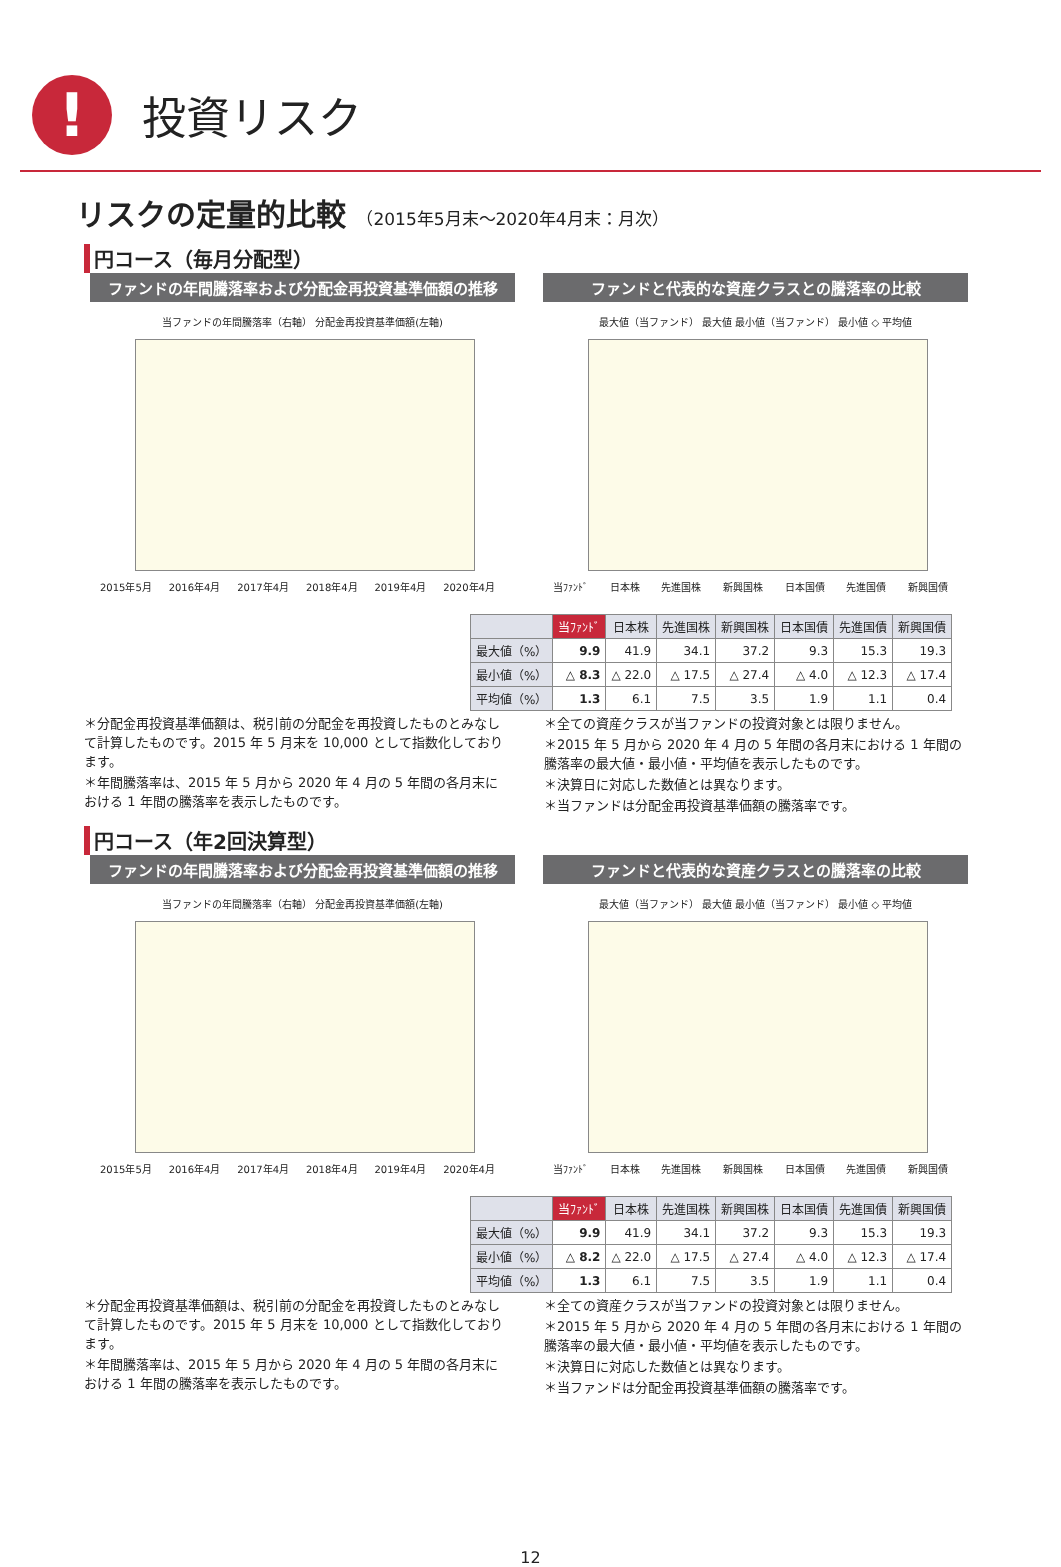!
投資リスク
リスクの定量的比較 （2015年5月末～2020年4月末：月次）
円コース（毎月分配型）
ファンドの年間騰落率および分配金再投資基準価額の推移
当ファンドの年間騰落率（右軸） 分配金再投資基準価額(左軸)
2015年5月 2016年4月 2017年4月 2018年4月 2019年4月 2020年4月
ファンドと代表的な資産クラスとの騰落率の比較
最大値（当ファンド） 最大値 最小値（当ファンド） 最小値 ◇ 平均値
当ﾌｧﾝﾄﾞ 日本株 先進国株 新興国株 日本国債 先進国債 新興国債
| | 当ﾌｧﾝﾄﾞ | 日本株 | 先進国株 | 新興国株 | 日本国債 | 先進国債 | 新興国債 |
| --- | --- | --- | --- | --- | --- | --- | --- |
| 最大値（%） | 9.9 | 41.9 | 34.1 | 37.2 | 9.3 | 15.3 | 19.3 |
| 最小値（%） | △ 8.3 | △ 22.0 | △ 17.5 | △ 27.4 | △ 4.0 | △ 12.3 | △ 17.4 |
| 平均値（%） | 1.3 | 6.1 | 7.5 | 3.5 | 1.9 | 1.1 | 0.4 |
＊分配金再投資基準価額は、税引前の分配金を再投資したものとみなして計算したものです。2015 年 5 月末を 10,000 として指数化しております。
＊年間騰落率は、2015 年 5 月から 2020 年 4 月の 5 年間の各月末における 1 年間の騰落率を表示したものです。
＊全ての資産クラスが当ファンドの投資対象とは限りません。
＊2015 年 5 月から 2020 年 4 月の 5 年間の各月末における 1 年間の騰落率の最大値・最小値・平均値を表示したものです。
＊決算日に対応した数値とは異なります。
＊当ファンドは分配金再投資基準価額の騰落率です。
円コース（年2回決算型）
ファンドの年間騰落率および分配金再投資基準価額の推移
当ファンドの年間騰落率（右軸） 分配金再投資基準価額(左軸)
2015年5月 2016年4月 2017年4月 2018年4月 2019年4月 2020年4月
ファンドと代表的な資産クラスとの騰落率の比較
最大値（当ファンド） 最大値 最小値（当ファンド） 最小値 ◇ 平均値
当ﾌｧﾝﾄﾞ 日本株 先進国株 新興国株 日本国債 先進国債 新興国債
| | 当ﾌｧﾝﾄﾞ | 日本株 | 先進国株 | 新興国株 | 日本国債 | 先進国債 | 新興国債 |
| --- | --- | --- | --- | --- | --- | --- | --- |
| 最大値（%） | 9.9 | 41.9 | 34.1 | 37.2 | 9.3 | 15.3 | 19.3 |
| 最小値（%） | △ 8.2 | △ 22.0 | △ 17.5 | △ 27.4 | △ 4.0 | △ 12.3 | △ 17.4 |
| 平均値（%） | 1.3 | 6.1 | 7.5 | 3.5 | 1.9 | 1.1 | 0.4 |
＊分配金再投資基準価額は、税引前の分配金を再投資したものとみなして計算したものです。2015 年 5 月末を 10,000 として指数化しております。
＊年間騰落率は、2015 年 5 月から 2020 年 4 月の 5 年間の各月末における 1 年間の騰落率を表示したものです。
＊全ての資産クラスが当ファンドの投資対象とは限りません。
＊2015 年 5 月から 2020 年 4 月の 5 年間の各月末における 1 年間の騰落率の最大値・最小値・平均値を表示したものです。
＊決算日に対応した数値とは異なります。
＊当ファンドは分配金再投資基準価額の騰落率です。
12